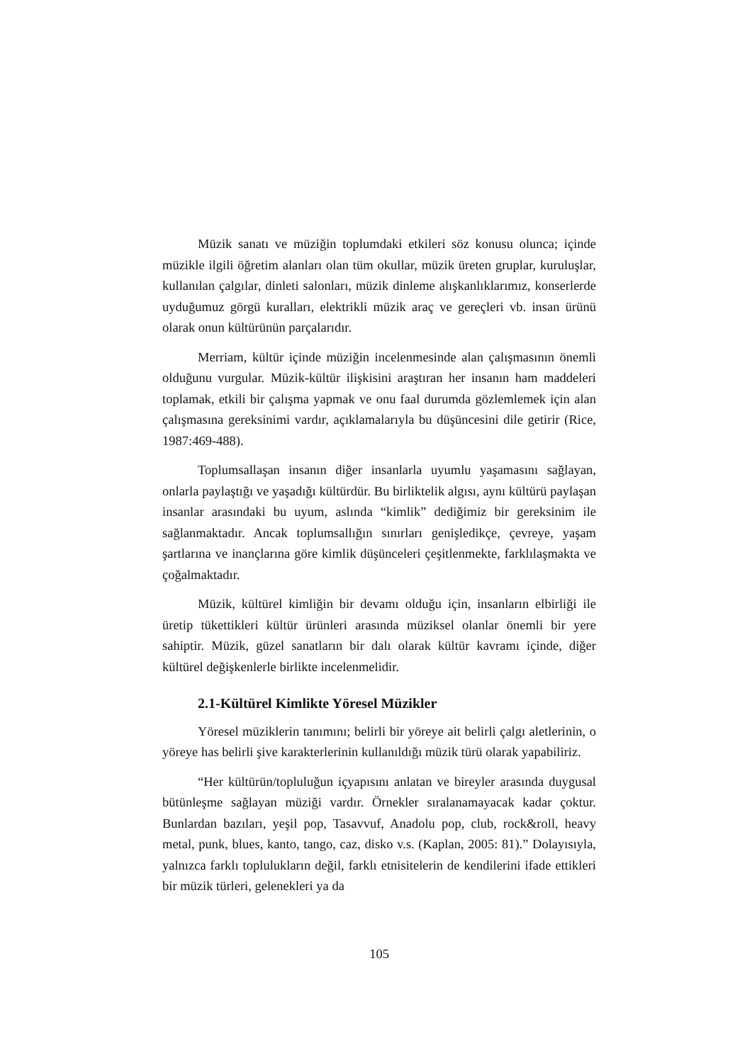Müzik sanatı ve müziğin toplumdaki etkileri söz konusu olunca; içinde müzikle ilgili öğretim alanları olan tüm okullar, müzik üreten gruplar, kuruluşlar, kullanılan çalgılar, dinleti salonları, müzik dinleme alışkanlıklarımız, konserlerde uyduğumuz görgü kuralları, elektrikli müzik araç ve gereçleri vb. insan ürünü olarak onun kültürünün parçalarıdır.
Merriam, kültür içinde müziğin incelenmesinde alan çalışmasının önemli olduğunu vurgular. Müzik-kültür ilişkisini araştıran her insanın ham maddeleri toplamak, etkili bir çalışma yapmak ve onu faal durumda gözlemlemek için alan çalışmasına gereksinimi vardır, açıklamalarıyla bu düşüncesini dile getirir (Rice, 1987:469-488).
Toplumsallaşan insanın diğer insanlarla uyumlu yaşamasını sağlayan, onlarla paylaştığı ve yaşadığı kültürdür. Bu birliktelik algısı, aynı kültürü paylaşan insanlar arasındaki bu uyum, aslında “kimlik” dediğimiz bir gereksinim ile sağlanmaktadır. Ancak toplumsallığın sınırları genişledikçe, çevreye, yaşam şartlarına ve inançlarına göre kimlik düşünceleri çeşitlenmekte, farklılaşmakta ve çoğalmaktadır.
Müzik, kültürel kimliğin bir devamı olduğu için, insanların elbirliği ile üretip tükettikleri kültür ürünleri arasında müziksel olanlar önemli bir yere sahiptir. Müzik, güzel sanatların bir dalı olarak kültür kavramı içinde, diğer kültürel değişkenlerle birlikte incelenmelidir.
2.1-Kültürel Kimlikte Yöresel Müzikler
Yöresel müziklerin tanımını; belirli bir yöreye ait belirli çalgı aletlerinin, o yöreye has belirli şive karakterlerinin kullanıldığı müzik türü olarak yapabiliriz.
“Her kültürün/topluluğun içyapısını anlatan ve bireyler arasında duygusal bütünleşme sağlayan müziği vardır. Örnekler sıralanamayacak kadar çoktur. Bunlardan bazıları, yeşil pop, Tasavvuf, Anadolu pop, club, rock&roll, heavy metal, punk, blues, kanto, tango, caz, disko v.s. (Kaplan, 2005: 81).” Dolayısıyla, yalnızca farklı toplulukların değil, farklı etnisitelerin de kendilerini ifade ettikleri bir müzik türleri, gelenekleri ya da
105